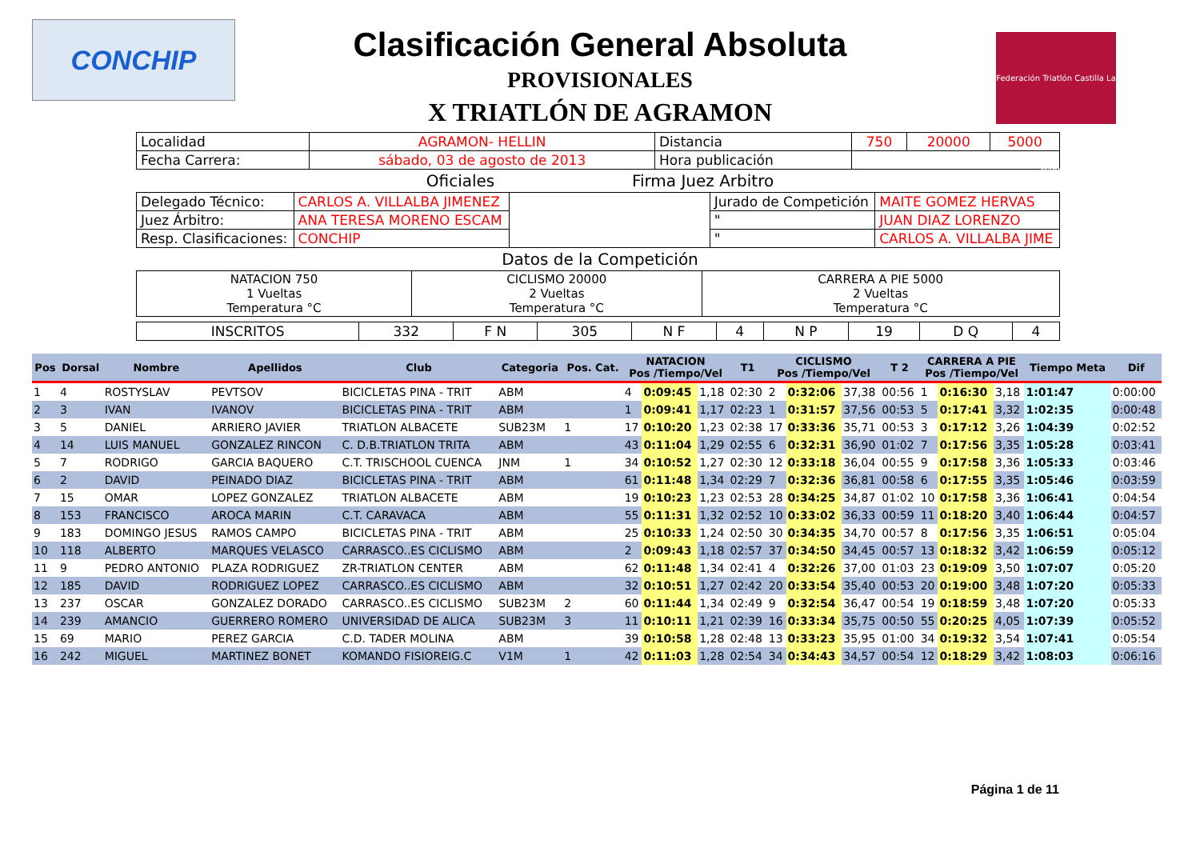CONCHIP
Federación Triatlón Castilla La Mancha
Clasificación General Absoluta
PROVISIONALES
X TRIATLÓN DE AGRAMON
| Localidad | AGRAMON- HELLIN | Distancia | 750 | 20000 | 5000 |
| Fecha Carrera: | sábado, 03 de agosto de 2013 | Hora publicación | | | |
Oficiales Firma Juez Arbitro
| Delegado Técnico: | CARLOS A. VILLALBA JIMENEZ | | Jurado de Competición | MAITE GOMEZ HERVAS |
| Juez Árbitro: | ANA TERESA MORENO ESCAM | | " | JUAN DIAZ LORENZO |
| Resp. Clasificaciones: | CONCHIP | | " | CARLOS A. VILLALBA JIME |
Datos de la Competición
| NATACION 750 1 Vueltas Temperatura °C | CICLISMO 20000 2 Vueltas Temperatura °C | CARRERA A PIE 5000 2 Vueltas Temperatura °C |
| INSCRITOS | 332 | F N | 305 | N F | 4 | N P | 19 | D Q | 4 |
| Pos | Dorsal | Nombre | Apellidos | Club | Categoria | Pos. Cat. | NATACION Pos /Tiempo/Vel | | | T1 | CICLISMO Pos /Tiempo/Vel | | | T 2 | CARRERA A PIE Pos /Tiempo/Vel | | | Tiempo Meta | Dif |
| --- | --- | --- | --- | --- | --- | --- | --- | --- | --- | --- | --- | --- | --- | --- | --- | --- | --- | --- | --- |
| 1 | 4 | ROSTYSLAV | PEVTSOV | BICICLETAS PINA - TRIT | ABM | | 4 | 0:09:45 | 1,18 | 02:30 | 2 | 0:32:06 | 37,38 | 00:56 | 1 | 0:16:30 | 3,18 | 1:01:47 | 0:00:00 |
| 2 | 3 | IVAN | IVANOV | BICICLETAS PINA - TRIT | ABM | | 1 | 0:09:41 | 1,17 | 02:23 | 1 | 0:31:57 | 37,56 | 00:53 | 5 | 0:17:41 | 3,32 | 1:02:35 | 0:00:48 |
| 3 | 5 | DANIEL | ARRIERO JAVIER | TRIATLON ALBACETE | SUB23M | 1 | 17 | 0:10:20 | 1,23 | 02:38 | 17 | 0:33:36 | 35,71 | 00:53 | 3 | 0:17:12 | 3,26 | 1:04:39 | 0:02:52 |
| 4 | 14 | LUIS MANUEL | GONZALEZ RINCON | C. D.B.TRIATLON TRITA | ABM | | 43 | 0:11:04 | 1,29 | 02:55 | 6 | 0:32:31 | 36,90 | 01:02 | 7 | 0:17:56 | 3,35 | 1:05:28 | 0:03:41 |
| 5 | 7 | RODRIGO | GARCIA BAQUERO | C.T. TRISCHOOL CUENCA | JNM | 1 | 34 | 0:10:52 | 1,27 | 02:30 | 12 | 0:33:18 | 36,04 | 00:55 | 9 | 0:17:58 | 3,36 | 1:05:33 | 0:03:46 |
| 6 | 2 | DAVID | PEINADO DIAZ | BICICLETAS PINA - TRIT | ABM | | 61 | 0:11:48 | 1,34 | 02:29 | 7 | 0:32:36 | 36,81 | 00:58 | 6 | 0:17:55 | 3,35 | 1:05:46 | 0:03:59 |
| 7 | 15 | OMAR | LOPEZ GONZALEZ | TRIATLON ALBACETE | ABM | | 19 | 0:10:23 | 1,23 | 02:53 | 28 | 0:34:25 | 34,87 | 01:02 | 10 | 0:17:58 | 3,36 | 1:06:41 | 0:04:54 |
| 8 | 153 | FRANCISCO | AROCA MARIN | C.T. CARAVACA | ABM | | 55 | 0:11:31 | 1,32 | 02:52 | 10 | 0:33:02 | 36,33 | 00:59 | 11 | 0:18:20 | 3,40 | 1:06:44 | 0:04:57 |
| 9 | 183 | DOMINGO JESUS | RAMOS CAMPO | BICICLETAS PINA - TRIT | ABM | | 25 | 0:10:33 | 1,24 | 02:50 | 30 | 0:34:35 | 34,70 | 00:57 | 8 | 0:17:56 | 3,35 | 1:06:51 | 0:05:04 |
| 10 | 118 | ALBERTO | MARQUES VELASCO | CARRASCO..ES CICLISMO | ABM | | 2 | 0:09:43 | 1,18 | 02:57 | 37 | 0:34:50 | 34,45 | 00:57 | 13 | 0:18:32 | 3,42 | 1:06:59 | 0:05:12 |
| 11 | 9 | PEDRO ANTONIO | PLAZA RODRIGUEZ | ZR-TRIATLON CENTER | ABM | | 62 | 0:11:48 | 1,34 | 02:41 | 4 | 0:32:26 | 37,00 | 01:03 | 23 | 0:19:09 | 3,50 | 1:07:07 | 0:05:20 |
| 12 | 185 | DAVID | RODRIGUEZ LOPEZ | CARRASCO..ES CICLISMO | ABM | | 32 | 0:10:51 | 1,27 | 02:42 | 20 | 0:33:54 | 35,40 | 00:53 | 20 | 0:19:00 | 3,48 | 1:07:20 | 0:05:33 |
| 13 | 237 | OSCAR | GONZALEZ DORADO | CARRASCO..ES CICLISMO | SUB23M | 2 | 60 | 0:11:44 | 1,34 | 02:49 | 9 | 0:32:54 | 36,47 | 00:54 | 19 | 0:18:59 | 3,48 | 1:07:20 | 0:05:33 |
| 14 | 239 | AMANCIO | GUERRERO ROMERO | UNIVERSIDAD DE ALICA | SUB23M | 3 | 11 | 0:10:11 | 1,21 | 02:39 | 16 | 0:33:34 | 35,75 | 00:50 | 55 | 0:20:25 | 4,05 | 1:07:39 | 0:05:52 |
| 15 | 69 | MARIO | PEREZ GARCIA | C.D. TADER MOLINA | ABM | | 39 | 0:10:58 | 1,28 | 02:48 | 13 | 0:33:23 | 35,95 | 01:00 | 34 | 0:19:32 | 3,54 | 1:07:41 | 0:05:54 |
| 16 | 242 | MIGUEL | MARTINEZ BONET | KOMANDO FISIOREIG.C | V1M | 1 | 42 | 0:11:03 | 1,28 | 02:54 | 34 | 0:34:43 | 34,57 | 00:54 | 12 | 0:18:29 | 3,42 | 1:08:03 | 0:06:16 |
Página 1 de 11